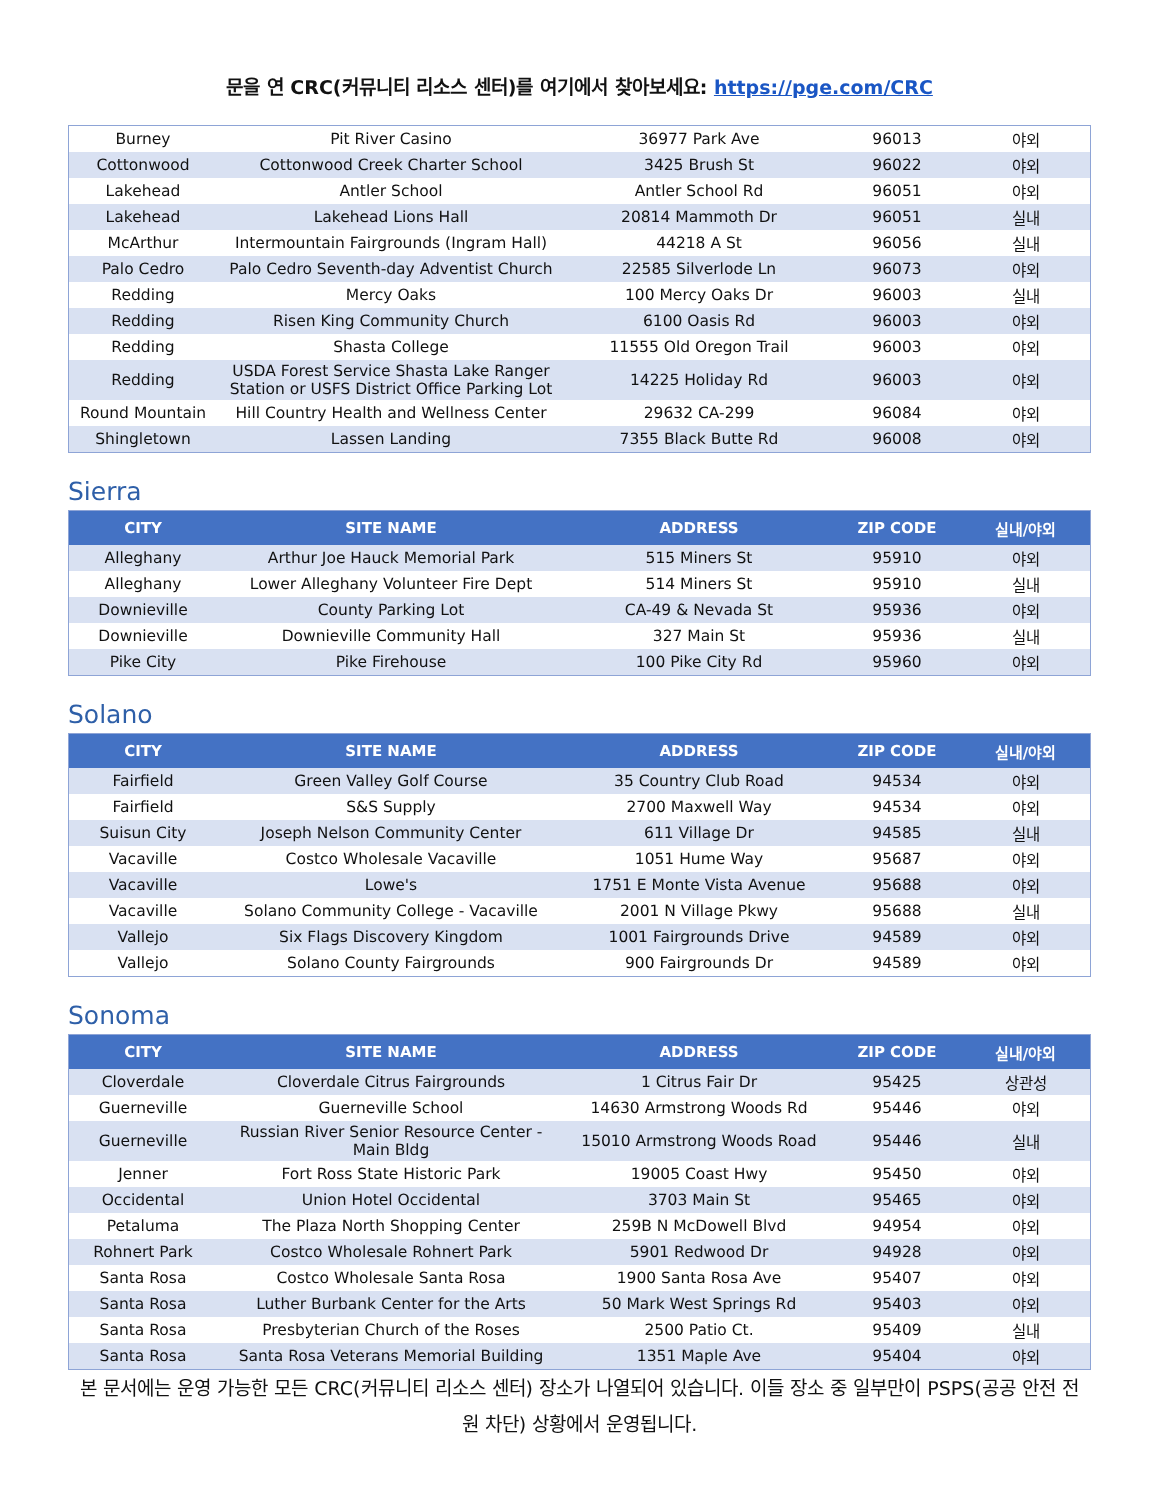문을 연 CRC(커뮤니티 리소스 센터)를 여기에서 찾아보세요: https://pge.com/CRC
| Burney | Pit River Casino | 36977 Park Ave | 96013 | 야외 |
| Cottonwood | Cottonwood Creek Charter School | 3425 Brush St | 96022 | 야외 |
| Lakehead | Antler School | Antler School Rd | 96051 | 야외 |
| Lakehead | Lakehead Lions Hall | 20814 Mammoth Dr | 96051 | 실내 |
| McArthur | Intermountain Fairgrounds (Ingram Hall) | 44218 A St | 96056 | 실내 |
| Palo Cedro | Palo Cedro Seventh-day Adventist Church | 22585 Silverlode Ln | 96073 | 야외 |
| Redding | Mercy Oaks | 100 Mercy Oaks Dr | 96003 | 실내 |
| Redding | Risen King Community Church | 6100 Oasis Rd | 96003 | 야외 |
| Redding | Shasta College | 11555 Old Oregon Trail | 96003 | 야외 |
| Redding | USDA Forest Service Shasta Lake Ranger Station or USFS District Office Parking Lot | 14225 Holiday Rd | 96003 | 야외 |
| Round Mountain | Hill Country Health and Wellness Center | 29632 CA-299 | 96084 | 야외 |
| Shingletown | Lassen Landing | 7355 Black Butte Rd | 96008 | 야외 |
Sierra
| CITY | SITE NAME | ADDRESS | ZIP CODE | 실내/야외 |
| --- | --- | --- | --- | --- |
| Alleghany | Arthur Joe Hauck Memorial Park | 515 Miners St | 95910 | 야외 |
| Alleghany | Lower Alleghany Volunteer Fire Dept | 514 Miners St | 95910 | 실내 |
| Downieville | County Parking Lot | CA-49 & Nevada St | 95936 | 야외 |
| Downieville | Downieville Community Hall | 327 Main St | 95936 | 실내 |
| Pike City | Pike Firehouse | 100 Pike City Rd | 95960 | 야외 |
Solano
| CITY | SITE NAME | ADDRESS | ZIP CODE | 실내/야외 |
| --- | --- | --- | --- | --- |
| Fairfield | Green Valley Golf Course | 35 Country Club Road | 94534 | 야외 |
| Fairfield | S&S Supply | 2700 Maxwell Way | 94534 | 야외 |
| Suisun City | Joseph Nelson Community Center | 611 Village Dr | 94585 | 실내 |
| Vacaville | Costco Wholesale Vacaville | 1051 Hume Way | 95687 | 야외 |
| Vacaville | Lowe's | 1751 E Monte Vista Avenue | 95688 | 야외 |
| Vacaville | Solano Community College - Vacaville | 2001 N Village Pkwy | 95688 | 실내 |
| Vallejo | Six Flags Discovery Kingdom | 1001 Fairgrounds Drive | 94589 | 야외 |
| Vallejo | Solano County Fairgrounds | 900 Fairgrounds Dr | 94589 | 야외 |
Sonoma
| CITY | SITE NAME | ADDRESS | ZIP CODE | 실내/야외 |
| --- | --- | --- | --- | --- |
| Cloverdale | Cloverdale Citrus Fairgrounds | 1 Citrus Fair Dr | 95425 | 상관성 |
| Guerneville | Guerneville School | 14630 Armstrong Woods Rd | 95446 | 야외 |
| Guerneville | Russian River Senior Resource Center - Main Bldg | 15010 Armstrong Woods Road | 95446 | 실내 |
| Jenner | Fort Ross State Historic Park | 19005 Coast Hwy | 95450 | 야외 |
| Occidental | Union Hotel Occidental | 3703 Main St | 95465 | 야외 |
| Petaluma | The Plaza North Shopping Center | 259B N McDowell Blvd | 94954 | 야외 |
| Rohnert Park | Costco Wholesale Rohnert Park | 5901 Redwood Dr | 94928 | 야외 |
| Santa Rosa | Costco Wholesale Santa Rosa | 1900 Santa Rosa Ave | 95407 | 야외 |
| Santa Rosa | Luther Burbank Center for the Arts | 50 Mark West Springs Rd | 95403 | 야외 |
| Santa Rosa | Presbyterian Church of the Roses | 2500 Patio Ct. | 95409 | 실내 |
| Santa Rosa | Santa Rosa Veterans Memorial Building | 1351 Maple Ave | 95404 | 야외 |
본 문서에는 운영 가능한 모든 CRC(커뮤니티 리소스 센터) 장소가 나열되어 있습니다. 이들 장소 중 일부만이 PSPS(공공 안전 전원 차단) 상황에서 운영됩니다.